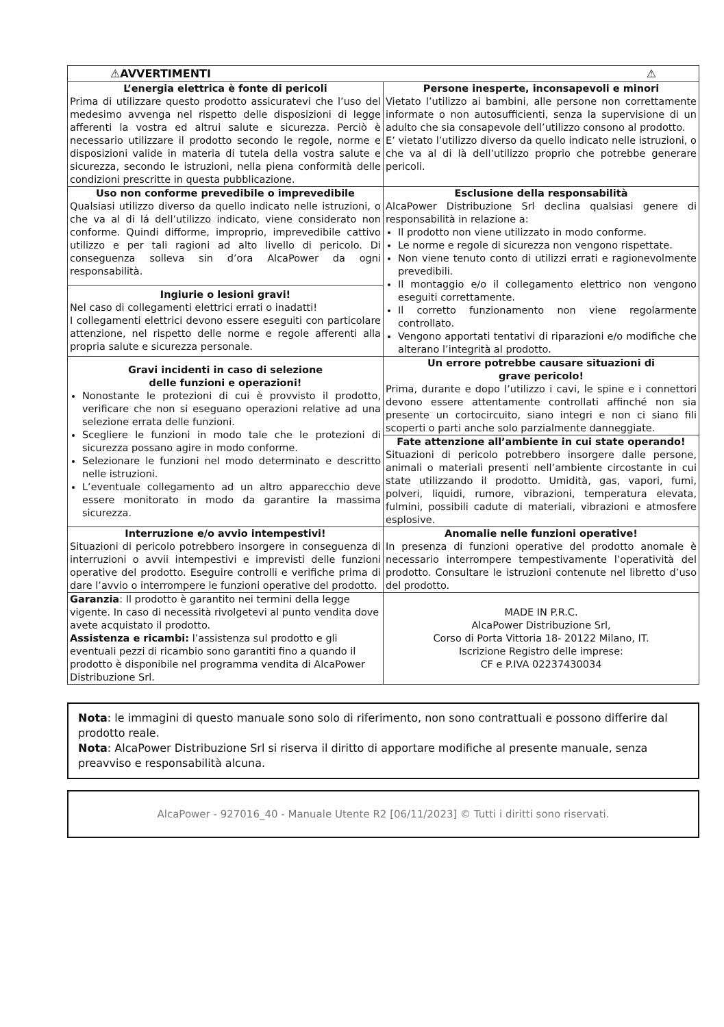| ⚠ ⚠ AVVERTIMENTI | |
| --- | --- |
| L’energia elettrica è fonte di pericoli Prima di utilizzare questo prodotto assicuratevi che l’uso del medesimo avvenga nel rispetto delle disposizioni di legge afferenti la vostra ed altrui salute e sicurezza. Perciò è necessario utilizzare il prodotto secondo le regole, norme e disposizioni valide in materia di tutela della vostra salute e sicurezza, secondo le istruzioni, nella piena conformità delle condizioni prescritte in questa pubblicazione. | Persone inesperte, inconsapevoli e minori Vietato l’utilizzo ai bambini, alle persone non correttamente informate o non autosufficienti, senza la supervisione di un adulto che sia consapevole dell’utilizzo consono al prodotto. E’ vietato l’utilizzo diverso da quello indicato nelle istruzioni, o che va al di là dell’utilizzo proprio che potrebbe generare pericoli. |
| Uso non conforme prevedibile o imprevedibile Qualsiasi utilizzo diverso da quello indicato nelle istruzioni, o che va al di lá dell’utilizzo indicato, viene considerato non conforme. Quindi difforme, improprio, imprevedibile cattivo utilizzo e per tali ragioni ad alto livello di pericolo. Di conseguenza solleva sin d’ora AlcaPower da ogni responsabilità. | Esclusione della responsabilità AlcaPower Distribuzione Srl declina qualsiasi genere di responsabilità in relazione a: Il prodotto non viene utilizzato in modo conforme. Le norme e regole di sicurezza non vengono rispettate. Non viene tenuto conto di utilizzi errati e ragionevolmente prevedibili. Il montaggio e/o il collegamento elettrico non vengono eseguiti correttamente. Il corretto funzionamento non viene regolarmente controllato. Vengono apportati tentativi di riparazioni e/o modifiche che alterano l’integrità al prodotto. |
| Ingiurie o lesioni gravi! Nel caso di collegamenti elettrici errati o inadatti! I collegamenti elettrici devono essere eseguiti con particolare attenzione, nel rispetto delle norme e regole afferenti alla propria salute e sicurezza personale. | |
| Gravi incidenti in caso di selezione delle funzioni e operazioni! Nonostante le protezioni di cui è provvisto il prodotto, verificare che non si eseguano operazioni relative ad una selezione errata delle funzioni. Scegliere le funzioni in modo tale che le protezioni di sicurezza possano agire in modo conforme. Selezionare le funzioni nel modo determinato e descritto nelle istruzioni. L’eventuale collegamento ad un altro apparecchio deve essere monitorato in modo da garantire la massima sicurezza. | Un errore potrebbe causare situazioni di grave pericolo! Prima, durante e dopo l’utilizzo i cavi, le spine e i connettori devono essere attentamente controllati affinché non sia presente un cortocircuito, siano integri e non ci siano fili scoperti o parti anche solo parzialmente danneggiate. |
| | Fate attenzione all’ambiente in cui state operando! Situazioni di pericolo potrebbero insorgere dalle persone, animali o materiali presenti nell’ambiente circostante in cui state utilizzando il prodotto. Umidità, gas, vapori, fumi, polveri, liquidi, rumore, vibrazioni, temperatura elevata, fulmini, possibili cadute di materiali, vibrazioni e atmosfere esplosive. |
| Interruzione e/o avvio intempestivi! Situazioni di pericolo potrebbero insorgere in conseguenza di interruzioni o avvii intempestivi e imprevisti delle funzioni operative del prodotto. Eseguire controlli e verifiche prima di dare l’avvio o interrompere le funzioni operative del prodotto. | Anomalie nelle funzioni operative! In presenza di funzioni operative del prodotto anomale è necessario interrompere tempestivamente l’operatività del prodotto. Consultare le istruzioni contenute nel libretto d’uso del prodotto. |
| Garanzia : Il prodotto è garantito nei termini della legge vigente. In caso di necessità rivolgetevi al punto vendita dove avete acquistato il prodotto. Assistenza e ricambi: l’assistenza sul prodotto e gli eventuali pezzi di ricambio sono garantiti fino a quando il prodotto è disponibile nel programma vendita di AlcaPower Distribuzione Srl. | MADE IN P.R.C. AlcaPower Distribuzione Srl, Corso di Porta Vittoria 18- 20122 Milano, IT. Iscrizione Registro delle imprese: CF e P.IVA 02237430034 |
Nota: le immagini di questo manuale sono solo di riferimento, non sono contrattuali e possono differire dal prodotto reale.
Nota: AlcaPower Distribuzione Srl si riserva il diritto di apportare modifiche al presente manuale, senza preavviso e responsabilità alcuna.
AlcaPower - 927016_40 - Manuale Utente R2 [06/11/2023] © Tutti i diritti sono riservati.